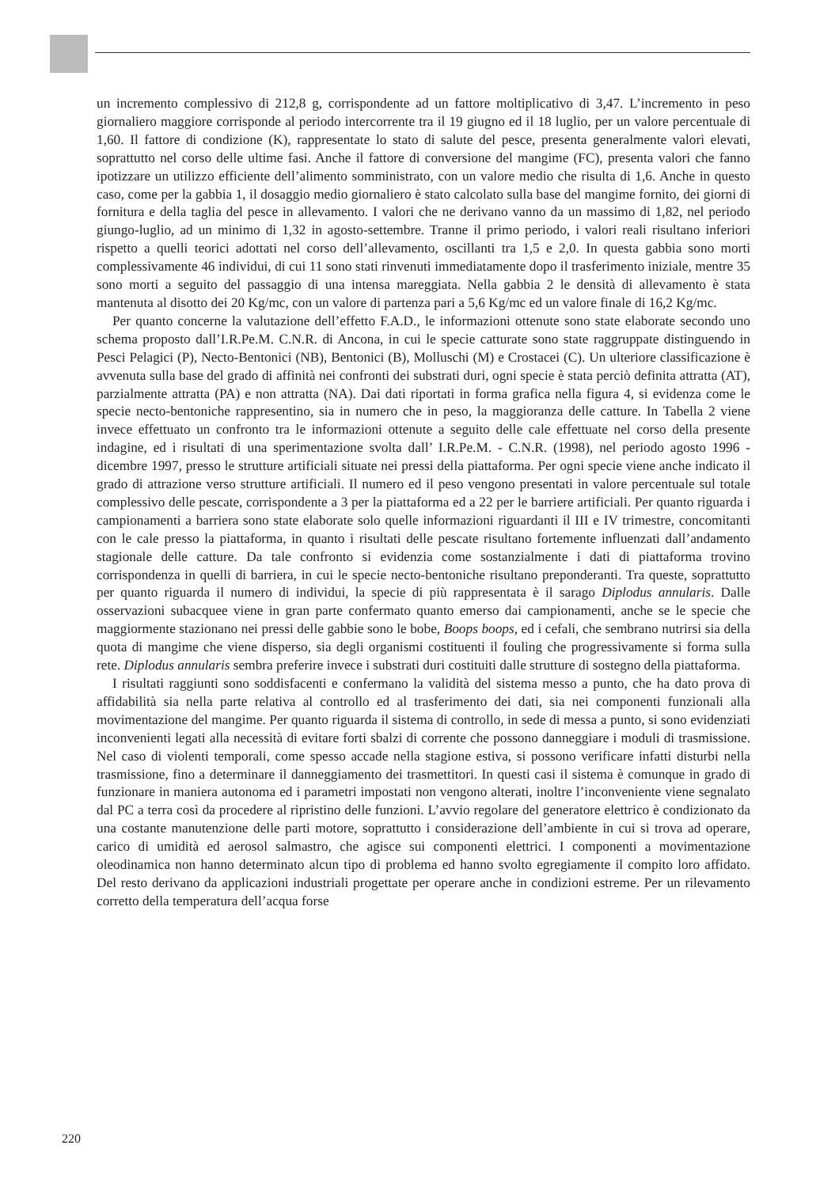un incremento complessivo di 212,8 g, corrispondente ad un fattore moltiplicativo di 3,47. L’incremento in peso giornaliero maggiore corrisponde al periodo intercorrente tra il 19 giugno ed il 18 luglio, per un valore percentuale di 1,60. Il fattore di condizione (K), rappresentate lo stato di salute del pesce, presenta generalmente valori elevati, soprattutto nel corso delle ultime fasi. Anche il fattore di conversione del mangime (FC), presenta valori che fanno ipotizzare un utilizzo efficiente dell’alimento somministrato, con un valore medio che risulta di 1,6. Anche in questo caso, come per la gabbia 1, il dosaggio medio giornaliero è stato calcolato sulla base del mangime fornito, dei giorni di fornitura e della taglia del pesce in allevamento. I valori che ne derivano vanno da un massimo di 1,82, nel periodo giungo-luglio, ad un minimo di 1,32 in agosto-settembre. Tranne il primo periodo, i valori reali risultano inferiori rispetto a quelli teorici adottati nel corso dell’allevamento, oscillanti tra 1,5 e 2,0. In questa gabbia sono morti complessivamente 46 individui, di cui 11 sono stati rinvenuti immediatamente dopo il trasferimento iniziale, mentre 35 sono morti a seguito del passaggio di una intensa mareggiata. Nella gabbia 2 le densità di allevamento è stata mantenuta al disotto dei 20 Kg/mc, con un valore di partenza pari a 5,6 Kg/mc ed un valore finale di 16,2 Kg/mc.
Per quanto concerne la valutazione dell’effetto F.A.D., le informazioni ottenute sono state elaborate secondo uno schema proposto dall’I.R.Pe.M. C.N.R. di Ancona, in cui le specie catturate sono state raggruppate distinguendo in Pesci Pelagici (P), Necto-Bentonici (NB), Bentonici (B), Molluschi (M) e Crostacei (C). Un ulteriore classificazione è avvenuta sulla base del grado di affinità nei confronti dei substrati duri, ogni specie è stata perciò definita attratta (AT), parzialmente attratta (PA) e non attratta (NA). Dai dati riportati in forma grafica nella figura 4, si evidenza come le specie necto-bentoniche rappresentino, sia in numero che in peso, la maggioranza delle catture. In Tabella 2 viene invece effettuato un confronto tra le informazioni ottenute a seguito delle cale effettuate nel corso della presente indagine, ed i risultati di una sperimentazione svolta dall’ I.R.Pe.M. - C.N.R. (1998), nel periodo agosto 1996 - dicembre 1997, presso le strutture artificiali situate nei pressi della piattaforma. Per ogni specie viene anche indicato il grado di attrazione verso strutture artificiali. Il numero ed il peso vengono presentati in valore percentuale sul totale complessivo delle pescate, corrispondente a 3 per la piattaforma ed a 22 per le barriere artificiali. Per quanto riguarda i campionamenti a barriera sono state elaborate solo quelle informazioni riguardanti il III e IV trimestre, concomitanti con le cale presso la piattaforma, in quanto i risultati delle pescate risultano fortemente influenzati dall’andamento stagionale delle catture. Da tale confronto si evidenzia come sostanzialmente i dati di piattaforma trovino corrispondenza in quelli di barriera, in cui le specie necto-bentoniche risultano preponderanti. Tra queste, soprattutto per quanto riguarda il numero di individui, la specie di più rappresentata è il sarago Diplodus annularis. Dalle osservazioni subacquee viene in gran parte confermato quanto emerso dai campionamenti, anche se le specie che maggiormente stazionano nei pressi delle gabbie sono le bobe, Boops boops, ed i cefali, che sembrano nutrirsi sia della quota di mangime che viene disperso, sia degli organismi costituenti il fouling che progressivamente si forma sulla rete. Diplodus annularis sembra preferire invece i substrati duri costituiti dalle strutture di sostegno della piattaforma.
I risultati raggiunti sono soddisfacenti e confermano la validità del sistema messo a punto, che ha dato prova di affidabilità sia nella parte relativa al controllo ed al trasferimento dei dati, sia nei componenti funzionali alla movimentazione del mangime. Per quanto riguarda il sistema di controllo, in sede di messa a punto, si sono evidenziati inconvenienti legati alla necessità di evitare forti sbalzi di corrente che possono danneggiare i moduli di trasmissione. Nel caso di violenti temporali, come spesso accade nella stagione estiva, si possono verificare infatti disturbi nella trasmissione, fino a determinare il danneggiamento dei trasmettitori. In questi casi il sistema è comunque in grado di funzionare in maniera autonoma ed i parametri impostati non vengono alterati, inoltre l’inconveniente viene segnalato dal PC a terra così da procedere al ripristino delle funzioni. L’avvio regolare del generatore elettrico è condizionato da una costante manutenzione delle parti motore, soprattutto i considerazione dell’ambiente in cui si trova ad operare, carico di umidità ed aerosol salmastro, che agisce sui componenti elettrici. I componenti a movimentazione oleodinamica non hanno determinato alcun tipo di problema ed hanno svolto egregiamente il compito loro affidato. Del resto derivano da applicazioni industriali progettate per operare anche in condizioni estreme. Per un rilevamento corretto della temperatura dell’acqua forse
220